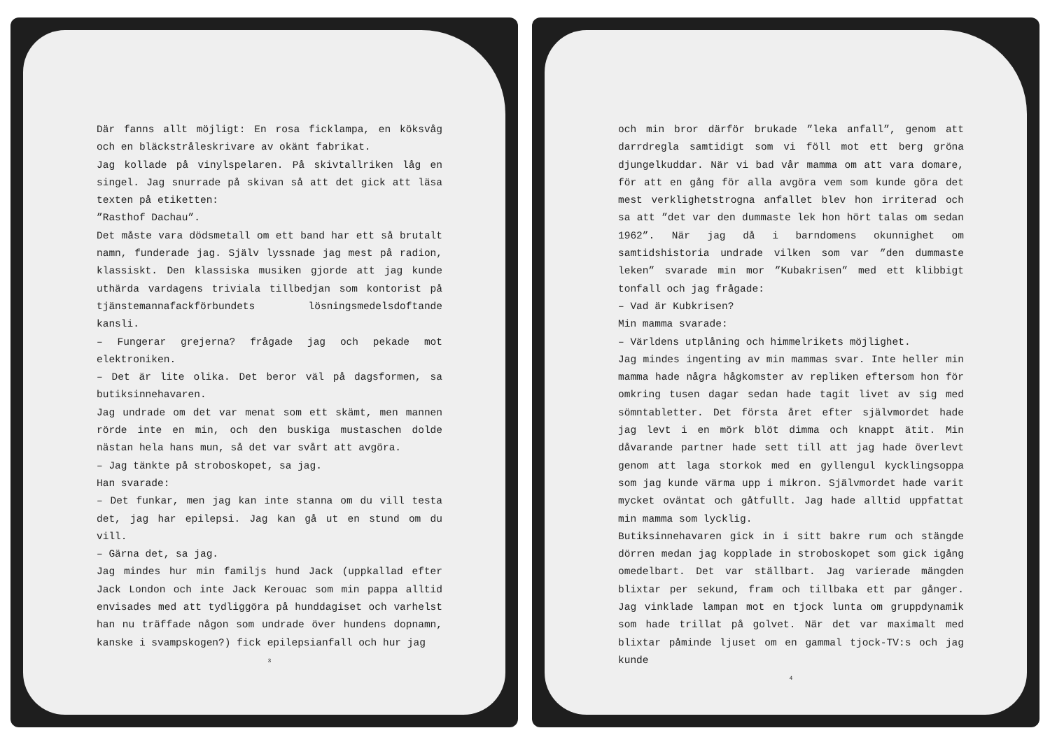Där fanns allt möjligt: En rosa ficklampa, en köksvåg och en bläckstråleskrivare av okänt fabrikat.
Jag kollade på vinylspelaren. På skivtallriken låg en singel. Jag snurrade på skivan så att det gick att läsa texten på etiketten:
”Rasthof Dachau”.
Det måste vara dödsmetall om ett band har ett så brutalt namn, funderade jag. Själv lyssnade jag mest på radion, klassiskt. Den klassiska musiken gjorde att jag kunde uthärda vardagens triviala tillbedjan som kontorist på tjänstemannafackförbundets lösningsmedelsdoftande kansli.
– Fungerar grejerna? frågade jag och pekade mot elektroniken.
– Det är lite olika. Det beror väl på dagsformen, sa butiksinnehavaren.
Jag undrade om det var menat som ett skämt, men mannen rörde inte en min, och den buskiga mustaschen dolde nästan hela hans mun, så det var svårt att avgöra.
– Jag tänkte på stroboskopet, sa jag.
Han svarade:
– Det funkar, men jag kan inte stanna om du vill testa det, jag har epilepsi. Jag kan gå ut en stund om du vill.
– Gärna det, sa jag.
Jag mindes hur min familjs hund Jack (uppkallad efter Jack London och inte Jack Kerouac som min pappa alltid envisades med att tydliggöra på hunddagiset och varhelst han nu träffade någon som undrade över hundens dopnamn, kanske i svampskogen?) fick epilepsianfall och hur jag
3
och min bror därför brukade ”leka anfall”, genom att darrdregla samtidigt som vi föll mot ett berg gröna djungelkuddar. När vi bad vår mamma om att vara domare, för att en gång för alla avgöra vem som kunde göra det mest verklighetstrogna anfallet blev hon irriterad och sa att ”det var den dummaste lek hon hört talas om sedan 1962”. När jag då i barndomens okunnighet om samtidshistoria undrade vilken som var ”den dummaste leken” svarade min mor ”Kubakrisen” med ett klibbigt tonfall och jag frågade:
– Vad är Kubkrisen?
Min mamma svarade:
– Världens utplåning och himmelrikets möjlighet.
Jag mindes ingenting av min mammas svar. Inte heller min mamma hade några hågkomster av repliken eftersom hon för omkring tusen dagar sedan hade tagit livet av sig med sömntabletter. Det första året efter självmordet hade jag levt i en mörk blöt dimma och knappt ätit. Min dåvarande partner hade sett till att jag hade överlevt genom att laga storkok med en gyllengul kycklingsoppa som jag kunde värma upp i mikron. Självmordet hade varit mycket oväntat och gåtfullt. Jag hade alltid uppfattat min mamma som lycklig.
Butiksinnehavaren gick in i sitt bakre rum och stängde dörren medan jag kopplade in stroboskopet som gick igång omedelbart. Det var ställbart. Jag varierade mängden blixtar per sekund, fram och tillbaka ett par gånger. Jag vinklade lampan mot en tjock lunta om gruppdynamik som hade trillat på golvet. När det var maximalt med blixtar påminde ljuset om en gammal tjock-TV:s och jag kunde
4